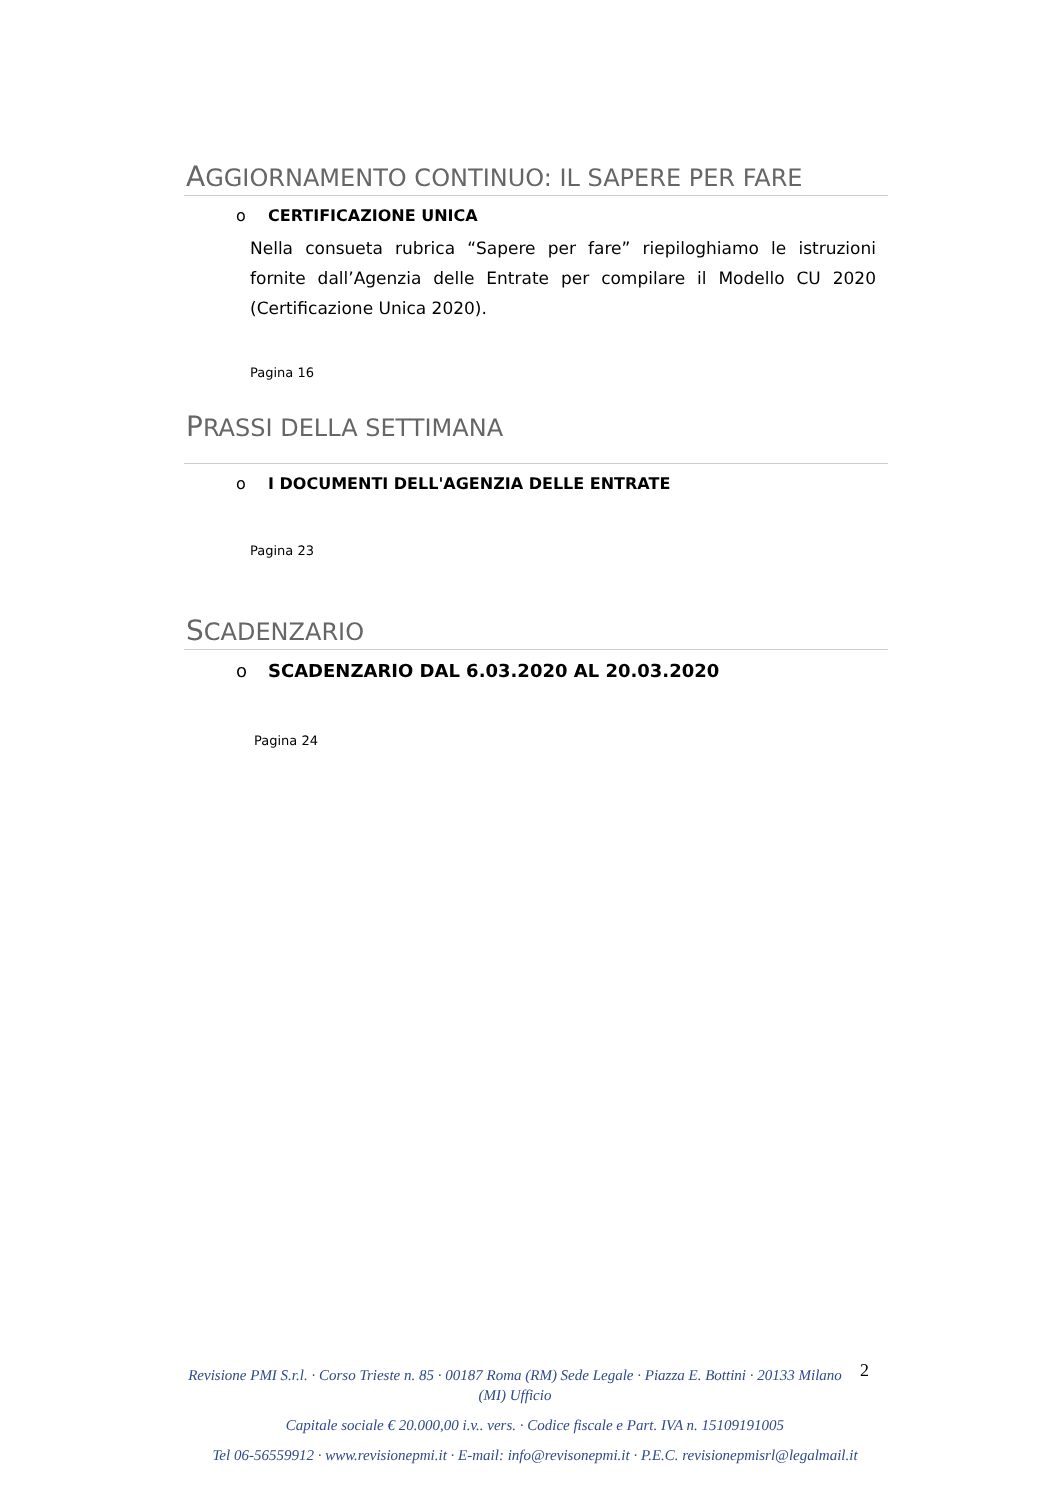AGGIORNAMENTO CONTINUO: IL SAPERE PER FARE
o CERTIFICAZIONE UNICA
Nella consueta rubrica “Sapere per fare” riepiloghiamo le istruzioni fornite dall’Agenzia delle Entrate per compilare il Modello CU 2020 (Certificazione Unica 2020).
Pagina 16
PRASSI DELLA SETTIMANA
o I DOCUMENTI DELL'AGENZIA DELLE ENTRATE
Pagina 23
SCADENZARIO
o SCADENZARIO DAL 6.03.2020 AL 20.03.2020
Pagina 24
2
Revisione PMI S.r.l. · Corso Trieste n. 85 · 00187 Roma (RM) Sede Legale · Piazza E. Bottini · 20133 Milano (MI) Ufficio
Capitale sociale € 20.000,00 i.v.. vers. · Codice fiscale e Part. IVA n. 15109191005
Tel 06-56559912 · www.revisionepmi.it · E-mail: info@revisonepmi.it · P.E.C. revisionepmisrl@legalmail.it